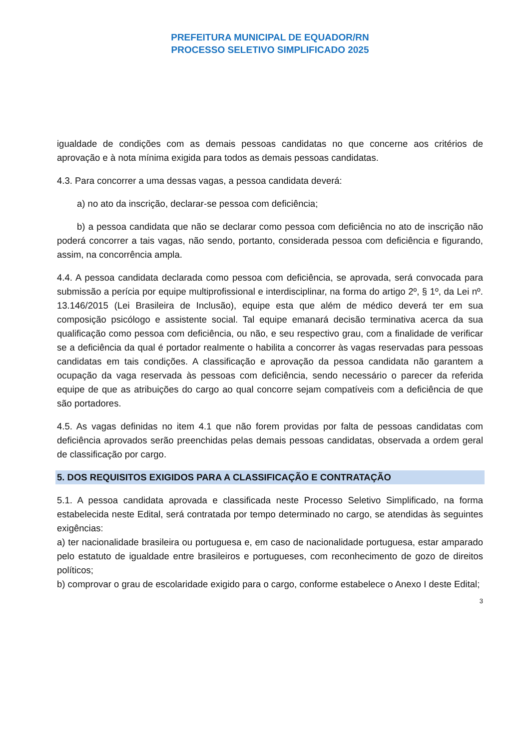PREFEITURA MUNICIPAL DE EQUADOR/RN
PROCESSO SELETIVO SIMPLIFICADO 2025
igualdade de condições com as demais pessoas candidatas no que concerne aos critérios de aprovação e à nota mínima exigida para todos as demais pessoas candidatas.
4.3. Para concorrer a uma dessas vagas, a pessoa candidata deverá:
a) no ato da inscrição, declarar-se pessoa com deficiência;
b) a pessoa candidata que não se declarar como pessoa com deficiência no ato de inscrição não poderá concorrer a tais vagas, não sendo, portanto, considerada pessoa com deficiência e figurando, assim, na concorrência ampla.
4.4. A pessoa candidata declarada como pessoa com deficiência, se aprovada, será convocada para submissão a perícia por equipe multiprofissional e interdisciplinar, na forma do artigo 2º, § 1º, da Lei nº. 13.146/2015 (Lei Brasileira de Inclusão), equipe esta que além de médico deverá ter em sua composição psicólogo e assistente social. Tal equipe emanará decisão terminativa acerca da sua qualificação como pessoa com deficiência, ou não, e seu respectivo grau, com a finalidade de verificar se a deficiência da qual é portador realmente o habilita a concorrer às vagas reservadas para pessoas candidatas em tais condições. A classificação e aprovação da pessoa candidata não garantem a ocupação da vaga reservada às pessoas com deficiência, sendo necessário o parecer da referida equipe de que as atribuições do cargo ao qual concorre sejam compatíveis com a deficiência de que são portadores.
4.5. As vagas definidas no item 4.1 que não forem providas por falta de pessoas candidatas com deficiência aprovados serão preenchidas pelas demais pessoas candidatas, observada a ordem geral de classificação por cargo.
5. DOS REQUISITOS EXIGIDOS PARA A CLASSIFICAÇÃO E CONTRATAÇÃO
5.1. A pessoa candidata aprovada e classificada neste Processo Seletivo Simplificado, na forma estabelecida neste Edital, será contratada por tempo determinado no cargo, se atendidas às seguintes exigências:
a) ter nacionalidade brasileira ou portuguesa e, em caso de nacionalidade portuguesa, estar amparado pelo estatuto de igualdade entre brasileiros e portugueses, com reconhecimento de gozo de direitos políticos;
b) comprovar o grau de escolaridade exigido para o cargo, conforme estabelece o Anexo I deste Edital;
3